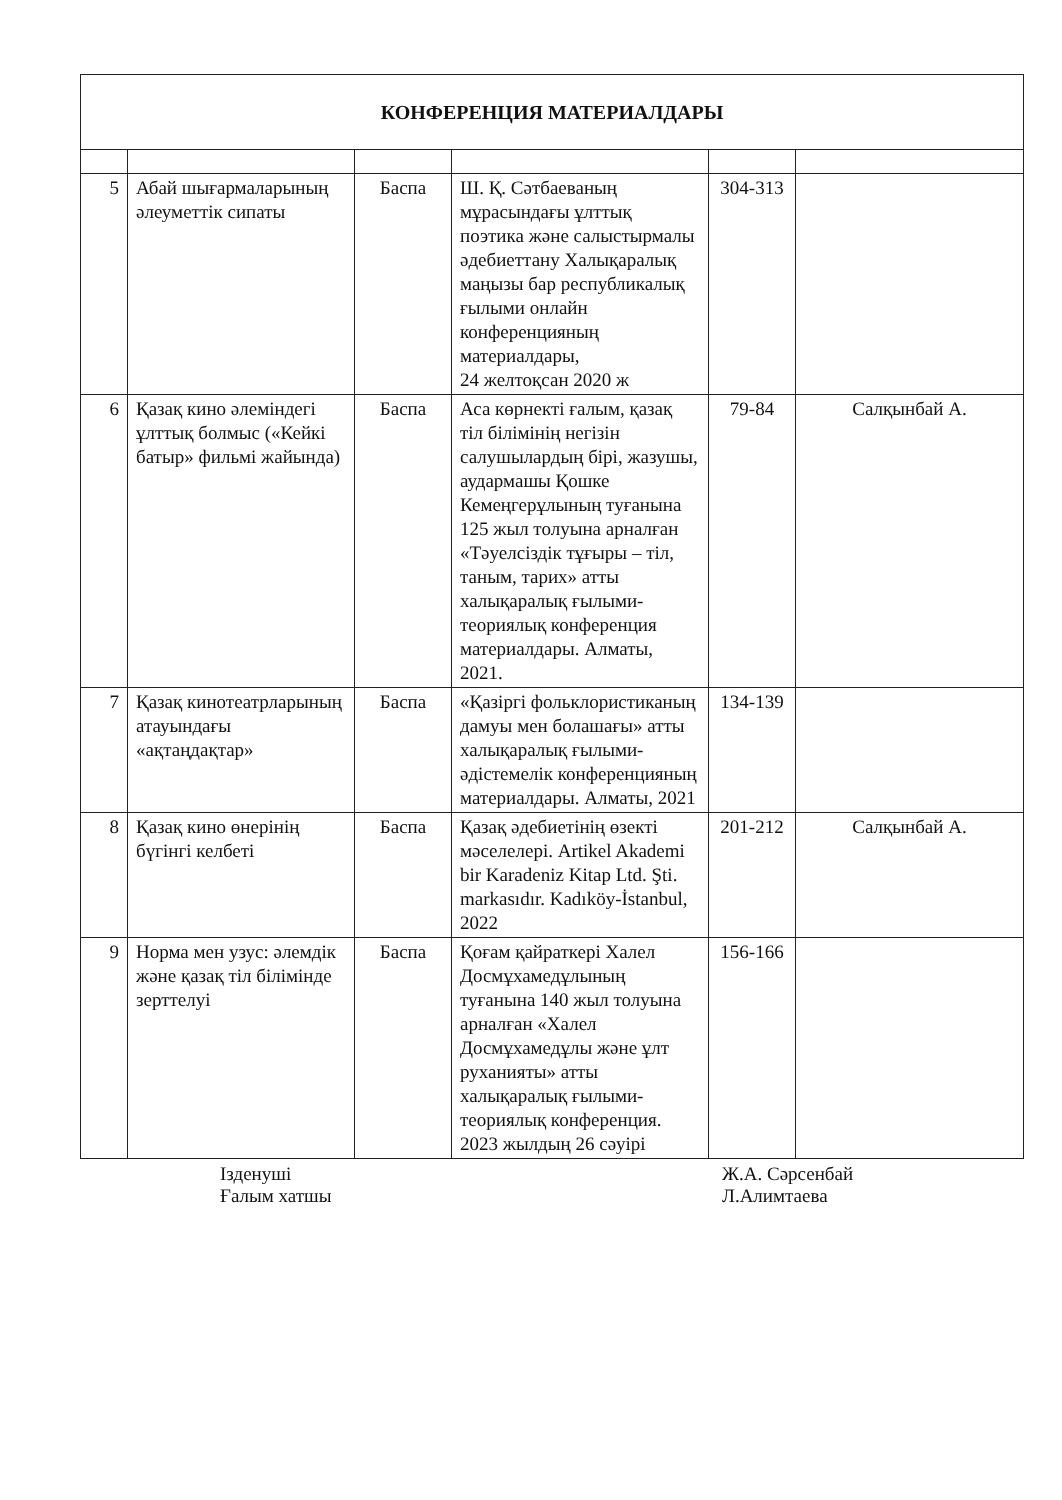| КОНФЕРЕНЦИЯ МАТЕРИАЛДАРЫ | | | | | |
| --- | --- | --- | --- | --- | --- |
| 5 | Абай шығармаларының әлеуметтік сипаты | Баспа | Ш. Қ. Сәтбаеваның мұрасындағы ұлттық поэтика және салыстырмалы әдебиеттану Халықаралық маңызы бар республикалық ғылыми онлайн конференцияның материалдары, 24 желтоқсан 2020 ж | 304-313 | |
| 6 | Қазақ кино әлеміндегі ұлттық болмыс («Кейкі батыр» фильмі жайында) | Баспа | Аса көрнекті ғалым, қазақ тіл білімінің негізін салушылардың бірі, жазушы, аудармашы Қошке Кемеңгерұлының туғанына 125 жыл толуына арналған «Тәуелсіздік тұғыры – тіл, таным, тарих» атты халықаралық ғылыми-теориялық конференция материалдары. Алматы, 2021. | 79-84 | Салқынбай А. |
| 7 | Қазақ кинотеатрларының атауындағы «ақтаңдақтар» | Баспа | «Қазіргі фольклористиканың дамуы мен болашағы» атты халықаралық ғылыми-әдістемелік конференцияның материалдары. Алматы, 2021 | 134-139 | |
| 8 | Қазақ кино өнерінің бүгінгі келбеті | Баспа | Қазақ әдебиетінің өзекті мәселелері. Artikel Akademi bir Karadeniz Kitap Ltd. Şti. markasıdır. Kadıköy-İstanbul, 2022 | 201-212 | Салқынбай А. |
| 9 | Норма мен узус: әлемдік және қазақ тіл білімінде зерттелуі | Баспа | Қоғам қайраткері Халел Досмұхамедұлының туғанына 140 жыл толуына арналған «Халел Досмұхамедұлы және ұлт руханияты» атты халықаралық ғылыми-теориялық конференция. 2023 жылдың 26 сәуірі | 156-166 | |
Ізденуші
Ғалым хатшы
Ж.А. Сәрсенбай
Л.Алимтаева